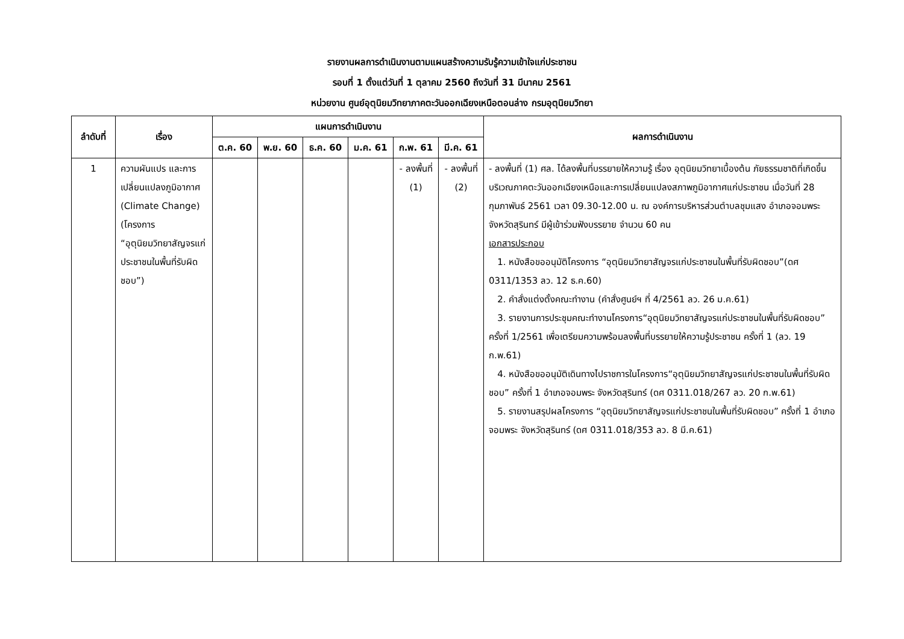รายงานผลการดำเนินงานตามแผนสร้างความรับรู้ความเข้าใจแก่ประชาชน
รอบที่ 1 ตั้งแต่วันที่ 1 ตุลาคม 2560 ถึงวันที่ 31 มีนาคม 2561
หน่วยงาน ศูนย์อุตุนิยมวิทยาภาคตะวันออกเฉียงเหนือตอนล่าง กรมอุตุนิยมวิทยา
| ลำดับที่ | เรื่อง | แผนการดำเนินงาน | | | | | | ผลการดำเนินงาน |
| --- | --- | --- | --- | --- | --- | --- | --- | --- |
| | | ต.ค. 60 | พ.ย. 60 | ธ.ค. 60 | ม.ค. 61 | ก.พ. 61 | มี.ค. 61 | |
| 1 | ความผันแปร และการเปลี่ยนแปลงภูมิอากาศ (Climate Change) (โครงการ “อุตุนิยมวิทยาสัญจรแก่ประชาชนในพื้นที่รับผิดชอบ”) | | | | | - ลงพื้นที่ (1) | - ลงพื้นที่ (2) | - ลงพื้นที่ (1) ศล. ได้ลงพื้นที่บรรยายให้ความรู้ เรื่อง อุตุนิยมวิทยาเบื้องต้น ภัยธรรมชาติที่เกิดขึ้นบริเวณภาคตะวันออกเฉียงเหนือและการเปลี่ยนแปลงสภาพภูมิอากาศแก่ประชาชน เมื่อวันที่ 28 กุมภาพันธ์ 2561 เวลา 09.30-12.00 น. ณ องค์การบริหารส่วนตำบลชุมแสง อำเภอจอมพระ จังหวัดสุรินทร์ มีผู้เข้าร่วมฟังบรรยาย จำนวน 60 คน เอกสารประกอบ 1. หนังสือขออนุมัติโครงการ “อุตุนิยมวิทยาสัญจรแก่ประชาชนในพื้นที่รับผิดชอบ”(ดศ 0311/1353 ลว. 12 ธ.ค.60) 2. คำสั่งแต่งตั้งคณะทำงาน (คำสั่งศูนย์ฯ ที่ 4/2561 ลว. 26 ม.ค.61) 3. รายงานการประชุมคณะทำงานโครงการ“อุตุนิยมวิทยาสัญจรแก่ประชาชนในพื้นที่รับผิดชอบ” ครั้งที่ 1/2561 เพื่อเตรียมความพร้อมลงพื้นที่บรรยายให้ความรู้ประชาชน ครั้งที่ 1 (ลว. 19 ก.พ.61) 4. หนังสือขออนุมัติเดินทางไปราชการในโครงการ“อุตุนิยมวิทยาสัญจรแก่ประชาชนในพื้นที่รับผิดชอบ” ครั้งที่ 1 อำเภอจอมพระ จังหวัดสุรินทร์ (ดศ 0311.018/267 ลว. 20 ก.พ.61) 5. รายงานสรุปผลโครงการ “อุตุนิยมวิทยาสัญจรแก่ประชาชนในพื้นที่รับผิดชอบ” ครั้งที่ 1 อำเภอจอมพระ จังหวัดสุรินทร์ (ดศ 0311.018/353 ลว. 8 มี.ค.61) |